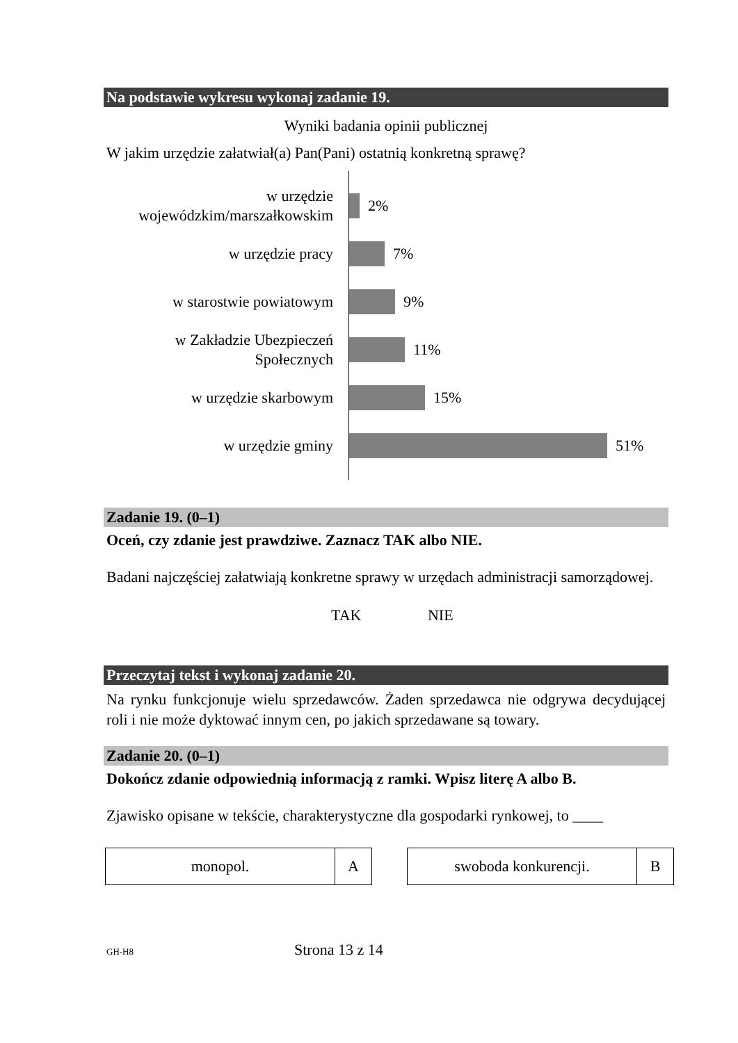Na podstawie wykresu wykonaj zadanie 19.
Wyniki badania opinii publicznej
W jakim urzędzie załatwiał(a) Pan(Pani) ostatnią konkretną sprawę?
w urzędzie
wojewódzkim/marszałkowskim
w urzędzie pracy
w starostwie powiatowym
w Zakładzie Ubezpieczeń
Społecznych
w urzędzie skarbowym
w urzędzie gminy
2%
7%
9%
11%
15%
51%
Zadanie 19. (0–1)
Oceń, czy zdanie jest prawdziwe. Zaznacz TAK albo NIE.
Badani najczęściej załatwiają konkretne sprawy w urzędach administracji samorządowej.
TAK NIE
Przeczytaj tekst i wykonaj zadanie 20.
Na rynku funkcjonuje wielu sprzedawców. Żaden sprzedawca nie odgrywa decydującej roli i nie może dyktować innym cen, po jakich sprzedawane są towary.
Zadanie 20. (0–1)
Dokończ zdanie odpowiednią informacją z ramki. Wpisz literę A albo B.
Zjawisko opisane w tekście, charakterystyczne dla gospodarki rynkowej, to ____
| monopol. | A |
| swoboda konkurencji. | B |
GH-H8 Strona 13 z 14